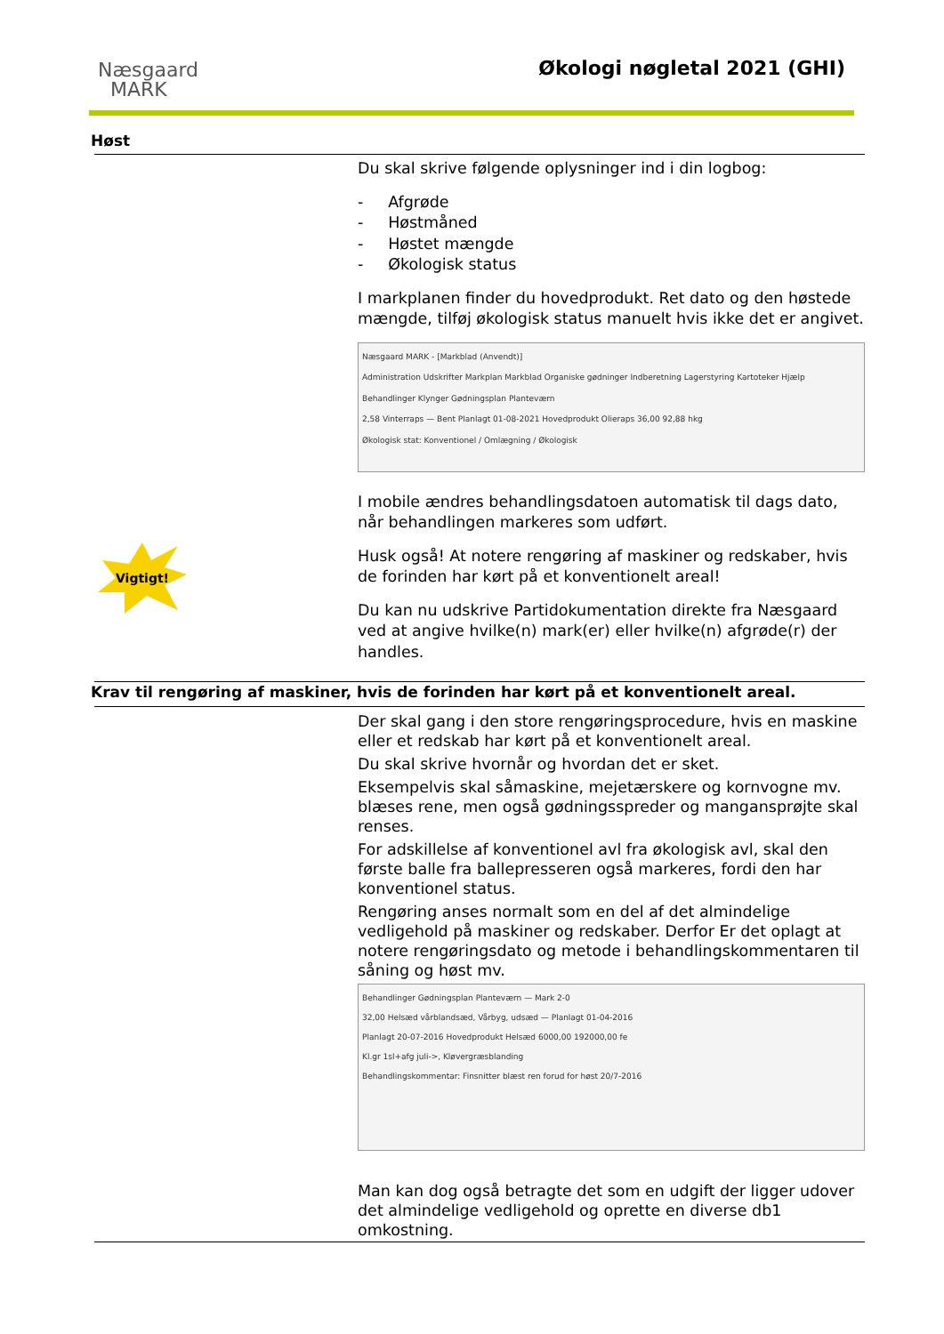Næsgaard
MARK
Økologi nøgletal 2021 (GHI)
Høst
Du skal skrive følgende oplysninger ind i din logbog:
- Afgrøde
- Høstmåned
- Høstet mængde
- Økologisk status
I markplanen finder du hovedprodukt. Ret dato og den høstede mængde, tilføj økologisk status manuelt hvis ikke det er angivet.
Næsgaard MARK - [Markblad (Anvendt)]
Administration Udskrifter Markplan Markblad Organiske gødninger Indberetning Lagerstyring Kartoteker Hjælp
Behandlinger Klynger Gødningsplan Planteværn
2,58 Vinterraps — Bent Planlagt 01-08-2021 Hovedprodukt Olieraps 36,00 92,88 hkg
Økologisk stat: Konventionel / Omlægning / Økologisk
I mobile ændres behandlingsdatoen automatisk til dags dato, når behandlingen markeres som udført.
Husk også! At notere rengøring af maskiner og redskaber, hvis de forinden har kørt på et konventionelt areal!
Du kan nu udskrive Partidokumentation direkte fra Næsgaard ved at angive hvilke(n) mark(er) eller hvilke(n) afgrøde(r) der handles.
Vigtigt!
Krav til rengøring af maskiner, hvis de forinden har kørt på et konventionelt areal.
Der skal gang i den store rengøringsprocedure, hvis en maskine eller et redskab har kørt på et konventionelt areal.
Du skal skrive hvornår og hvordan det er sket.
Eksempelvis skal såmaskine, mejetærskere og kornvogne mv. blæses rene, men også gødningsspreder og mangansprøjte skal renses.
For adskillelse af konventionel avl fra økologisk avl, skal den første balle fra ballepresseren også markeres, fordi den har konventionel status.
Rengøring anses normalt som en del af det almindelige vedligehold på maskiner og redskaber. Derfor Er det oplagt at notere rengøringsdato og metode i behandlingskommentaren til såning og høst mv.
Behandlinger Gødningsplan Planteværn — Mark 2-0
32,00 Helsæd vårblandsæd, Vårbyg, udsæd — Planlagt 01-04-2016
Planlagt 20-07-2016 Hovedprodukt Helsæd 6000,00 192000,00 fe
Kl.gr 1sl+afg juli->, Kløvergræsblanding
Behandlingskommentar: Finsnitter blæst ren forud for høst 20/7-2016
Man kan dog også betragte det som en udgift der ligger udover det almindelige vedligehold og oprette en diverse db1 omkostning.